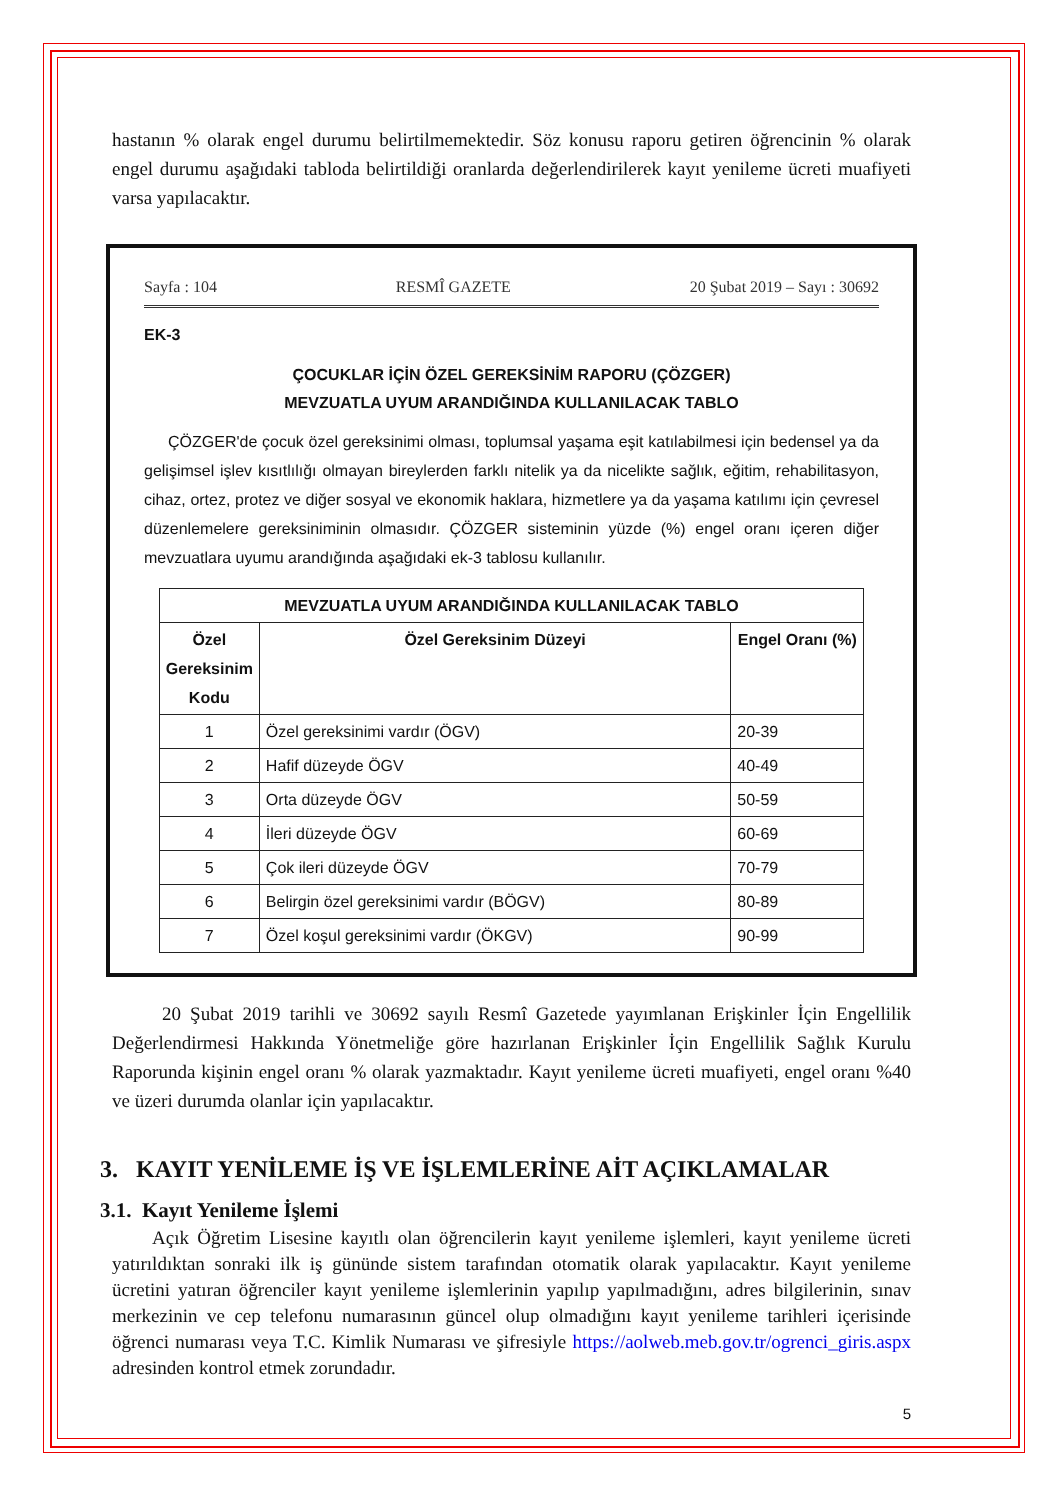hastanın % olarak engel durumu belirtilmemektedir. Söz konusu raporu getiren öğrencinin % olarak engel durumu aşağıdaki tabloda belirtildiği oranlarda değerlendirilerek kayıt yenileme ücreti muafiyeti varsa yapılacaktır.
Sayfa : 104 RESMÎ GAZETE 20 Şubat 2019 – Sayı : 30692
EK-3
ÇOCUKLAR İÇİN ÖZEL GEREKSİNİM RAPORU (ÇÖZGER)
MEVZUATLA UYUM ARANDIĞINDA KULLANILACAK TABLO
ÇÖZGER'de çocuk özel gereksinimi olması, toplumsal yaşama eşit katılabilmesi için bedensel ya da gelişimsel işlev kısıtlılığı olmayan bireylerden farklı nitelik ya da nicelikte sağlık, eğitim, rehabilitasyon, cihaz, ortez, protez ve diğer sosyal ve ekonomik haklara, hizmetlere ya da yaşama katılımı için çevresel düzenlemelere gereksiniminin olmasıdır. ÇÖZGER sisteminin yüzde (%) engel oranı içeren diğer mevzuatlara uyumu arandığında aşağıdaki ek-3 tablosu kullanılır.
| MEVZUATLA UYUM ARANDIĞINDA KULLANILACAK TABLO | | |
| --- | --- | --- |
| Özel Gereksinim Kodu | Özel Gereksinim Düzeyi | Engel Oranı (%) |
| 1 | Özel gereksinimi vardır (ÖGV) | 20-39 |
| 2 | Hafif düzeyde ÖGV | 40-49 |
| 3 | Orta düzeyde ÖGV | 50-59 |
| 4 | İleri düzeyde ÖGV | 60-69 |
| 5 | Çok ileri düzeyde ÖGV | 70-79 |
| 6 | Belirgin özel gereksinimi vardır (BÖGV) | 80-89 |
| 7 | Özel koşul gereksinimi vardır (ÖKGV) | 90-99 |
20 Şubat 2019 tarihli ve 30692 sayılı Resmî Gazetede yayımlanan Erişkinler İçin Engellilik Değerlendirmesi Hakkında Yönetmeliğe göre hazırlanan Erişkinler İçin Engellilik Sağlık Kurulu Raporunda kişinin engel oranı % olarak yazmaktadır. Kayıt yenileme ücreti muafiyeti, engel oranı %40 ve üzeri durumda olanlar için yapılacaktır.
3. KAYIT YENİLEME İŞ VE İŞLEMLERİNE AİT AÇIKLAMALAR
3.1. Kayıt Yenileme İşlemi
Açık Öğretim Lisesine kayıtlı olan öğrencilerin kayıt yenileme işlemleri, kayıt yenileme ücreti yatırıldıktan sonraki ilk iş gününde sistem tarafından otomatik olarak yapılacaktır. Kayıt yenileme ücretini yatıran öğrenciler kayıt yenileme işlemlerinin yapılıp yapılmadığını, adres bilgilerinin, sınav merkezinin ve cep telefonu numarasının güncel olup olmadığını kayıt yenileme tarihleri içerisinde öğrenci numarası veya T.C. Kimlik Numarası ve şifresiyle https://aolweb.meb.gov.tr/ogrenci_giris.aspx adresinden kontrol etmek zorundadır.
5